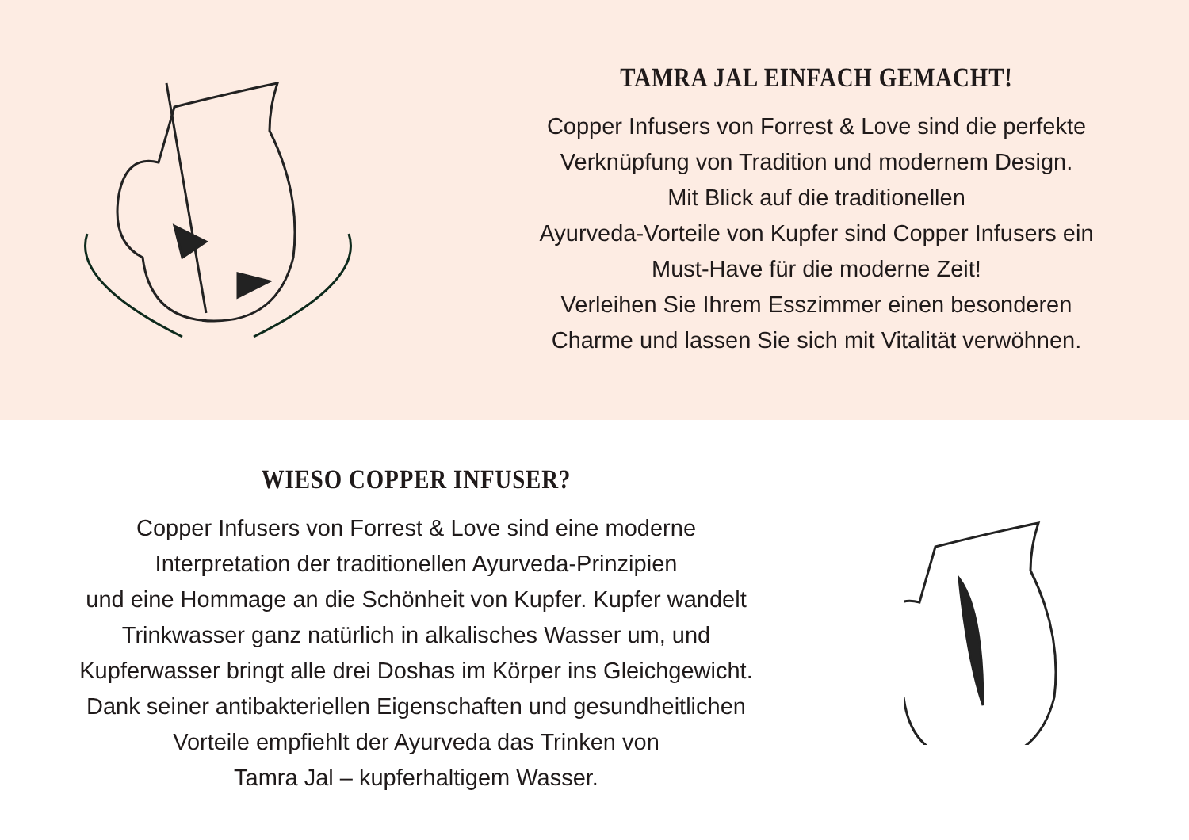TAMRA JAL EINFACH GEMACHT!
Copper Infusers von Forrest & Love sind die perfekte
Verknüpfung von Tradition und modernem Design.
Mit Blick auf die traditionellen
Ayurveda-Vorteile von Kupfer sind Copper Infusers ein
Must-Have für die moderne Zeit!
Verleihen Sie Ihrem Esszimmer einen besonderen
Charme und lassen Sie sich mit Vitalität verwöhnen.
WIESO COPPER INFUSER?
Copper Infusers von Forrest & Love sind eine moderne
Interpretation der traditionellen Ayurveda-Prinzipien
und eine Hommage an die Schönheit von Kupfer. Kupfer wandelt
Trinkwasser ganz natürlich in alkalisches Wasser um, und
Kupferwasser bringt alle drei Doshas im Körper ins Gleichgewicht.
Dank seiner antibakteriellen Eigenschaften und gesundheitlichen
Vorteile empfiehlt der Ayurveda das Trinken von
Tamra Jal – kupferhaltigem Wasser.